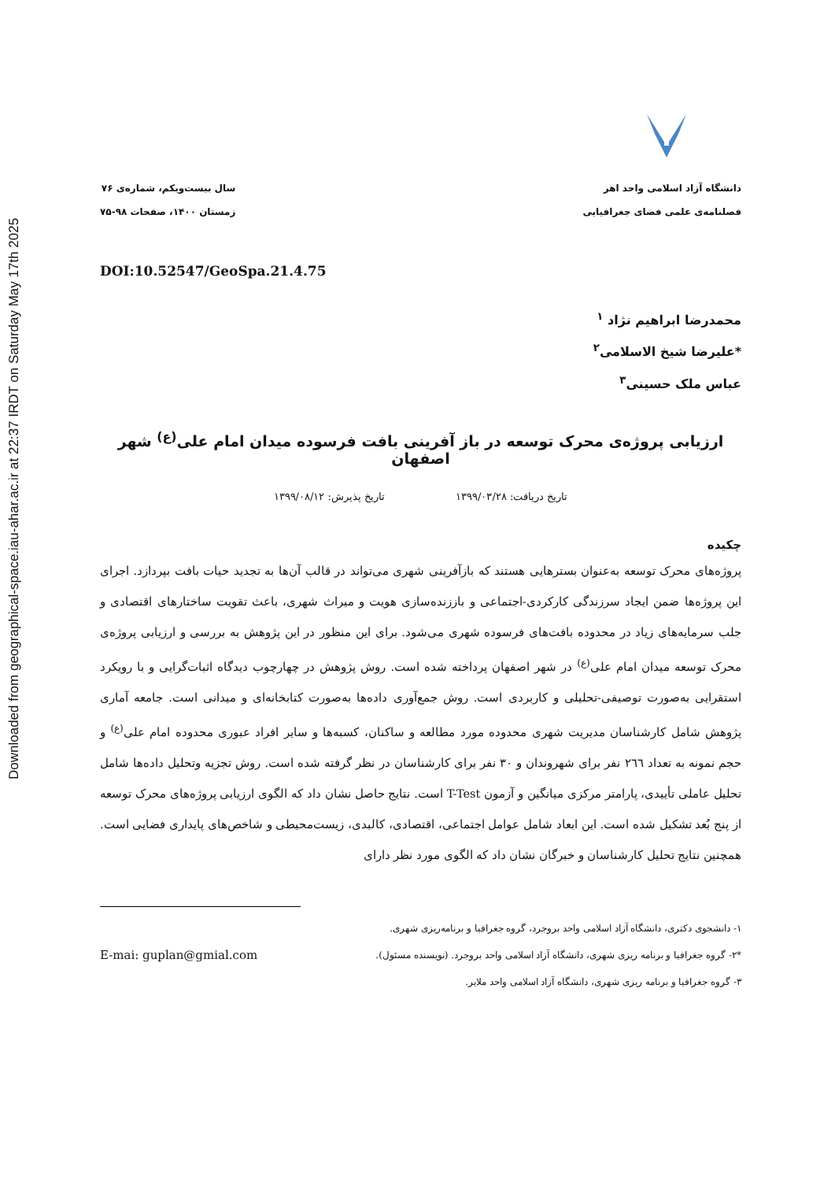Downloaded from geographical-space.iau-ahar.ac.ir at 22:37 IRDT on Saturday May 17th 2025
دانشگاه آزاد اسلامی واحد اهر
فصلنامه‌ی علمی فضای جغرافیایی
سال بیست‌ویکم، شماره‌ی ۷۶
زمستان ۱۴۰۰، صفحات ۹۸-۷۵
DOI:10.52547/GeoSpa.21.4.75
محمدرضا ابراهیم نژاد <sup>۱</sup>
*علیرضا شیخ الاسلامی<sup>۲</sup>
عباس ملک حسینی<sup>۳</sup>
ارزیابی پروژه‌ی محرک توسعه در باز آفرینی بافت فرسوده میدان امام علی<sup>(ع)</sup> شهر اصفهان
تاریخ دریافت: ۱۳۹۹/۰۳/۲۸ تاریخ پذیرش: ۱۳۹۹/۰۸/۱۲
چکیده
پروژه‌های محرک توسعه به‌عنوان بسترهایی هستند که بازآفرینی شهری می‌تواند در قالب آن‌ها به تجدید حیات بافت بپردازد. اجرای این پروژه‌ها ضمن ایجاد سرزندگی کارکردی-اجتماعی و باززنده‌سازی هویت و میراث شهری، باعث تقویت ساختارهای اقتصادی و جلب سرمایه‌های زیاد در محدوده بافت‌های فرسوده شهری می‌شود. برای این منظور در این پژوهش به بررسی و ارزیابی پروژه‌ی محرک توسعه میدان امام علی<sup>(ع)</sup> در شهر اصفهان پرداخته شده است. روش پژوهش در چهارچوب دیدگاه اثبات‌گرایی و با رویکرد استقرایی به‌صورت توصیفی-تحلیلی و کاربردی است. روش جمع‌آوری داده‌ها به‌صورت کتابخانه‌ای و میدانی است. جامعه آماری پژوهش شامل کارشناسان مدیریت شهری محدوده مورد مطالعه و ساکنان، کسبه‌ها و سایر افراد عبوری محدوده امام علی<sup>(ع)</sup> و حجم نمونه به تعداد ٢٦٦ نفر برای شهروندان و ۳۰ نفر برای کارشناسان در نظر گرفته شده است. روش تجزیه وتحلیل داده‌ها شامل تحلیل عاملی تأییدی، پارامتر مرکزی میانگین و آزمون T-Test است. نتایج حاصل نشان داد که الگوی ارزیابی پروژه‌های محرک توسعه از پنج بُعد تشکیل شده است. این ابعاد شامل عوامل اجتماعی، اقتصادی، کالبدی، زیست‌محیطی و شاخص‌های پایداری فضایی است. همچنین نتایج تحلیل کارشناسان و خبرگان نشان داد که الگوی مورد نظر دارای
۱- دانشجوی دکتری، دانشگاه آزاد اسلامی واحد بروجرد، گروه جغرافیا و برنامه‌ریزی شهری.
E-mai: guplan@gmial.com *۲- گروه جغرافیا و برنامه ریزی شهری، دانشگاه آزاد اسلامی واحد بروجرد. (نویسنده مسئول).
۳- گروه جغرافیا و برنامه ریزی شهری، دانشگاه آزاد اسلامی واحد ملایر.